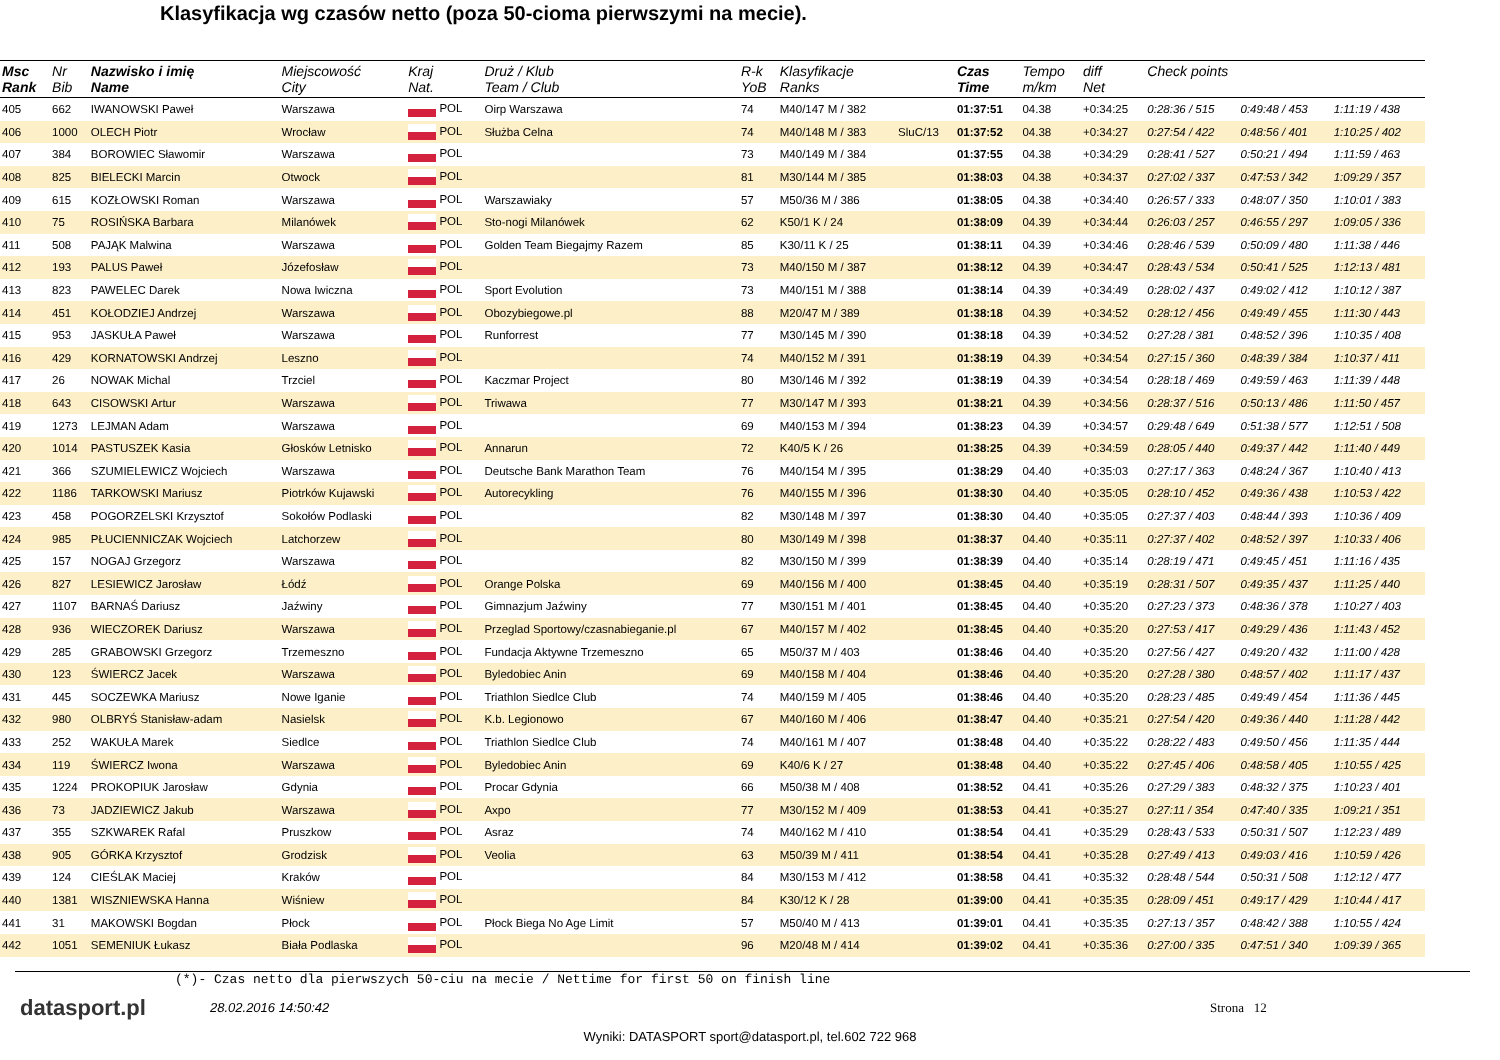Klasyfikacja wg czasów netto (poza 50-cioma pierwszymi na mecie).
| Msc Rank | Nr Bib | Nazwisko i imię Name | Miejscowość City | Kraj Nat. | Druż / Klub Team / Club | R-k YoB | Klasyfikacje Ranks | | Czas Time | Tempo m/km | diff Net | Check points | | |
| --- | --- | --- | --- | --- | --- | --- | --- | --- | --- | --- | --- | --- | --- | --- |
| 405 | 662 | IWANOWSKI Paweł | Warszawa | POL | Oirp Warszawa | 74 | M40/147 M / 382 | | 01:37:51 | 04.38 | +0:34:25 | 0:28:36 / 515 | 0:49:48 / 453 | 1:11:19 / 438 |
| 406 | 1000 | OLECH Piotr | Wrocław | POL | Służba Celna | 74 | M40/148 M / 383 | SluC/13 | 01:37:52 | 04.38 | +0:34:27 | 0:27:54 / 422 | 0:48:56 / 401 | 1:10:25 / 402 |
| 407 | 384 | BOROWIEC Sławomir | Warszawa | POL | | 73 | M40/149 M / 384 | | 01:37:55 | 04.38 | +0:34:29 | 0:28:41 / 527 | 0:50:21 / 494 | 1:11:59 / 463 |
| 408 | 825 | BIELECKI Marcin | Otwock | POL | | 81 | M30/144 M / 385 | | 01:38:03 | 04.38 | +0:34:37 | 0:27:02 / 337 | 0:47:53 / 342 | 1:09:29 / 357 |
| 409 | 615 | KOZŁOWSKI Roman | Warszawa | POL | Warszawiaky | 57 | M50/36 M / 386 | | 01:38:05 | 04.38 | +0:34:40 | 0:26:57 / 333 | 0:48:07 / 350 | 1:10:01 / 383 |
| 410 | 75 | ROSIŃSKA Barbara | Milanówek | POL | Sto-nogi Milanówek | 62 | K50/1 K / 24 | | 01:38:09 | 04.39 | +0:34:44 | 0:26:03 / 257 | 0:46:55 / 297 | 1:09:05 / 336 |
| 411 | 508 | PAJĄK Malwina | Warszawa | POL | Golden Team Biegajmy Razem | 85 | K30/11 K / 25 | | 01:38:11 | 04.39 | +0:34:46 | 0:28:46 / 539 | 0:50:09 / 480 | 1:11:38 / 446 |
| 412 | 193 | PALUS Paweł | Józefosław | POL | | 73 | M40/150 M / 387 | | 01:38:12 | 04.39 | +0:34:47 | 0:28:43 / 534 | 0:50:41 / 525 | 1:12:13 / 481 |
| 413 | 823 | PAWELEC Darek | Nowa Iwiczna | POL | Sport Evolution | 73 | M40/151 M / 388 | | 01:38:14 | 04.39 | +0:34:49 | 0:28:02 / 437 | 0:49:02 / 412 | 1:10:12 / 387 |
| 414 | 451 | KOŁODZIEJ Andrzej | Warszawa | POL | Obozybiegowe.pl | 88 | M20/47 M / 389 | | 01:38:18 | 04.39 | +0:34:52 | 0:28:12 / 456 | 0:49:49 / 455 | 1:11:30 / 443 |
| 415 | 953 | JASKUŁA Paweł | Warszawa | POL | Runforrest | 77 | M30/145 M / 390 | | 01:38:18 | 04.39 | +0:34:52 | 0:27:28 / 381 | 0:48:52 / 396 | 1:10:35 / 408 |
| 416 | 429 | KORNATOWSKI Andrzej | Leszno | POL | | 74 | M40/152 M / 391 | | 01:38:19 | 04.39 | +0:34:54 | 0:27:15 / 360 | 0:48:39 / 384 | 1:10:37 / 411 |
| 417 | 26 | NOWAK Michal | Trzciel | POL | Kaczmar Project | 80 | M30/146 M / 392 | | 01:38:19 | 04.39 | +0:34:54 | 0:28:18 / 469 | 0:49:59 / 463 | 1:11:39 / 448 |
| 418 | 643 | CISOWSKI Artur | Warszawa | POL | Triwawa | 77 | M30/147 M / 393 | | 01:38:21 | 04.39 | +0:34:56 | 0:28:37 / 516 | 0:50:13 / 486 | 1:11:50 / 457 |
| 419 | 1273 | LEJMAN Adam | Warszawa | POL | | 69 | M40/153 M / 394 | | 01:38:23 | 04.39 | +0:34:57 | 0:29:48 / 649 | 0:51:38 / 577 | 1:12:51 / 508 |
| 420 | 1014 | PASTUSZEK Kasia | Głosków Letnisko | POL | Annarun | 72 | K40/5 K / 26 | | 01:38:25 | 04.39 | +0:34:59 | 0:28:05 / 440 | 0:49:37 / 442 | 1:11:40 / 449 |
| 421 | 366 | SZUMIELEWICZ Wojciech | Warszawa | POL | Deutsche Bank Marathon Team | 76 | M40/154 M / 395 | | 01:38:29 | 04.40 | +0:35:03 | 0:27:17 / 363 | 0:48:24 / 367 | 1:10:40 / 413 |
| 422 | 1186 | TARKOWSKI Mariusz | Piotrków Kujawski | POL | Autorecykling | 76 | M40/155 M / 396 | | 01:38:30 | 04.40 | +0:35:05 | 0:28:10 / 452 | 0:49:36 / 438 | 1:10:53 / 422 |
| 423 | 458 | POGORZELSKI Krzysztof | Sokołów Podlaski | POL | | 82 | M30/148 M / 397 | | 01:38:30 | 04.40 | +0:35:05 | 0:27:37 / 403 | 0:48:44 / 393 | 1:10:36 / 409 |
| 424 | 985 | PŁUCIENNICZAK Wojciech | Latchorzew | POL | | 80 | M30/149 M / 398 | | 01:38:37 | 04.40 | +0:35:11 | 0:27:37 / 402 | 0:48:52 / 397 | 1:10:33 / 406 |
| 425 | 157 | NOGAJ Grzegorz | Warszawa | POL | | 82 | M30/150 M / 399 | | 01:38:39 | 04.40 | +0:35:14 | 0:28:19 / 471 | 0:49:45 / 451 | 1:11:16 / 435 |
| 426 | 827 | LESIEWICZ Jarosław | Łódź | POL | Orange Polska | 69 | M40/156 M / 400 | | 01:38:45 | 04.40 | +0:35:19 | 0:28:31 / 507 | 0:49:35 / 437 | 1:11:25 / 440 |
| 427 | 1107 | BARNAŚ Dariusz | Jaźwiny | POL | Gimnazjum Jaźwiny | 77 | M30/151 M / 401 | | 01:38:45 | 04.40 | +0:35:20 | 0:27:23 / 373 | 0:48:36 / 378 | 1:10:27 / 403 |
| 428 | 936 | WIECZOREK Dariusz | Warszawa | POL | Przeglad Sportowy/czasnabieganie.pl | 67 | M40/157 M / 402 | | 01:38:45 | 04.40 | +0:35:20 | 0:27:53 / 417 | 0:49:29 / 436 | 1:11:43 / 452 |
| 429 | 285 | GRABOWSKI Grzegorz | Trzemeszno | POL | Fundacja Aktywne Trzemeszno | 65 | M50/37 M / 403 | | 01:38:46 | 04.40 | +0:35:20 | 0:27:56 / 427 | 0:49:20 / 432 | 1:11:00 / 428 |
| 430 | 123 | ŚWIERCZ Jacek | Warszawa | POL | Byledobiec Anin | 69 | M40/158 M / 404 | | 01:38:46 | 04.40 | +0:35:20 | 0:27:28 / 380 | 0:48:57 / 402 | 1:11:17 / 437 |
| 431 | 445 | SOCZEWKA Mariusz | Nowe Iganie | POL | Triathlon Siedlce Club | 74 | M40/159 M / 405 | | 01:38:46 | 04.40 | +0:35:20 | 0:28:23 / 485 | 0:49:49 / 454 | 1:11:36 / 445 |
| 432 | 980 | OLBRYŚ Stanisław-adam | Nasielsk | POL | K.b. Legionowo | 67 | M40/160 M / 406 | | 01:38:47 | 04.40 | +0:35:21 | 0:27:54 / 420 | 0:49:36 / 440 | 1:11:28 / 442 |
| 433 | 252 | WAKUŁA Marek | Siedlce | POL | Triathlon Siedlce Club | 74 | M40/161 M / 407 | | 01:38:48 | 04.40 | +0:35:22 | 0:28:22 / 483 | 0:49:50 / 456 | 1:11:35 / 444 |
| 434 | 119 | ŚWIERCZ Iwona | Warszawa | POL | Byledobiec Anin | 69 | K40/6 K / 27 | | 01:38:48 | 04.40 | +0:35:22 | 0:27:45 / 406 | 0:48:58 / 405 | 1:10:55 / 425 |
| 435 | 1224 | PROKOPIUK Jarosław | Gdynia | POL | Procar Gdynia | 66 | M50/38 M / 408 | | 01:38:52 | 04.41 | +0:35:26 | 0:27:29 / 383 | 0:48:32 / 375 | 1:10:23 / 401 |
| 436 | 73 | JADZIEWICZ Jakub | Warszawa | POL | Axpo | 77 | M30/152 M / 409 | | 01:38:53 | 04.41 | +0:35:27 | 0:27:11 / 354 | 0:47:40 / 335 | 1:09:21 / 351 |
| 437 | 355 | SZKWAREK Rafal | Pruszkow | POL | Asraz | 74 | M40/162 M / 410 | | 01:38:54 | 04.41 | +0:35:29 | 0:28:43 / 533 | 0:50:31 / 507 | 1:12:23 / 489 |
| 438 | 905 | GÓRKA Krzysztof | Grodzisk | POL | Veolia | 63 | M50/39 M / 411 | | 01:38:54 | 04.41 | +0:35:28 | 0:27:49 / 413 | 0:49:03 / 416 | 1:10:59 / 426 |
| 439 | 124 | CIEŚLAK Maciej | Kraków | POL | | 84 | M30/153 M / 412 | | 01:38:58 | 04.41 | +0:35:32 | 0:28:48 / 544 | 0:50:31 / 508 | 1:12:12 / 477 |
| 440 | 1381 | WISZNIEWSKA Hanna | Wiśniew | POL | | 84 | K30/12 K / 28 | | 01:39:00 | 04.41 | +0:35:35 | 0:28:09 / 451 | 0:49:17 / 429 | 1:10:44 / 417 |
| 441 | 31 | MAKOWSKI Bogdan | Płock | POL | Płock Biega No Age Limit | 57 | M50/40 M / 413 | | 01:39:01 | 04.41 | +0:35:35 | 0:27:13 / 357 | 0:48:42 / 388 | 1:10:55 / 424 |
| 442 | 1051 | SEMENIUK Łukasz | Biała Podlaska | POL | | 96 | M20/48 M / 414 | | 01:39:02 | 04.41 | +0:35:36 | 0:27:00 / 335 | 0:47:51 / 340 | 1:09:39 / 365 |
(*)- Czas netto dla pierwszych 50-ciu na mecie / Nettime for first 50 on finish line
datasport.pl 28.02.2016 14:50:42 Strona 12
Wyniki: DATASPORT sport@datasport.pl, tel.602 722 968